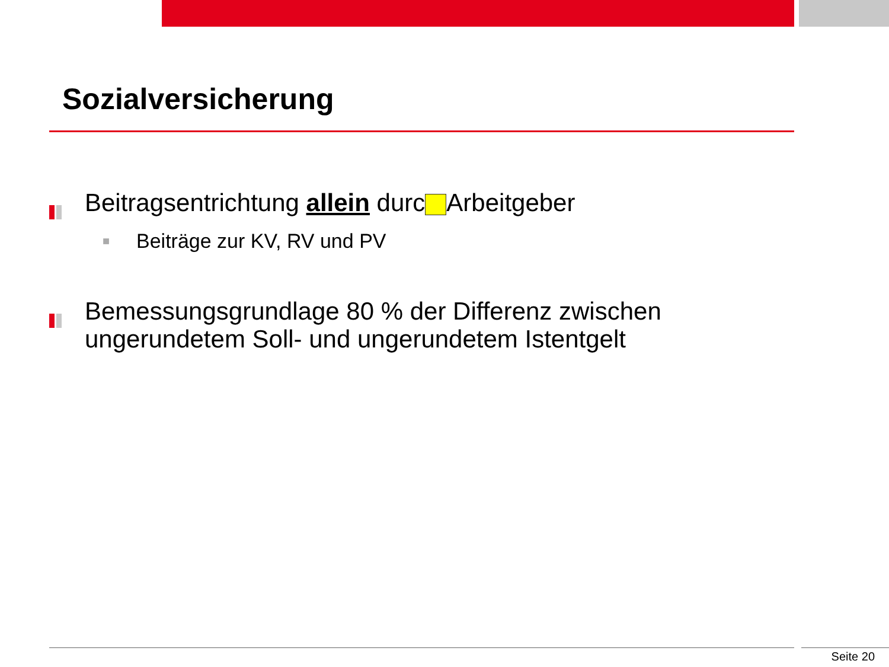Sozialversicherung
Beitragsentrichtung allein durc Arbeitgeber
■
Beiträge zur KV, RV und PV
Bemessungsgrundlage 80 % der Differenz zwischen ungerundetem Soll- und ungerundetem Istentgelt
Seite 20